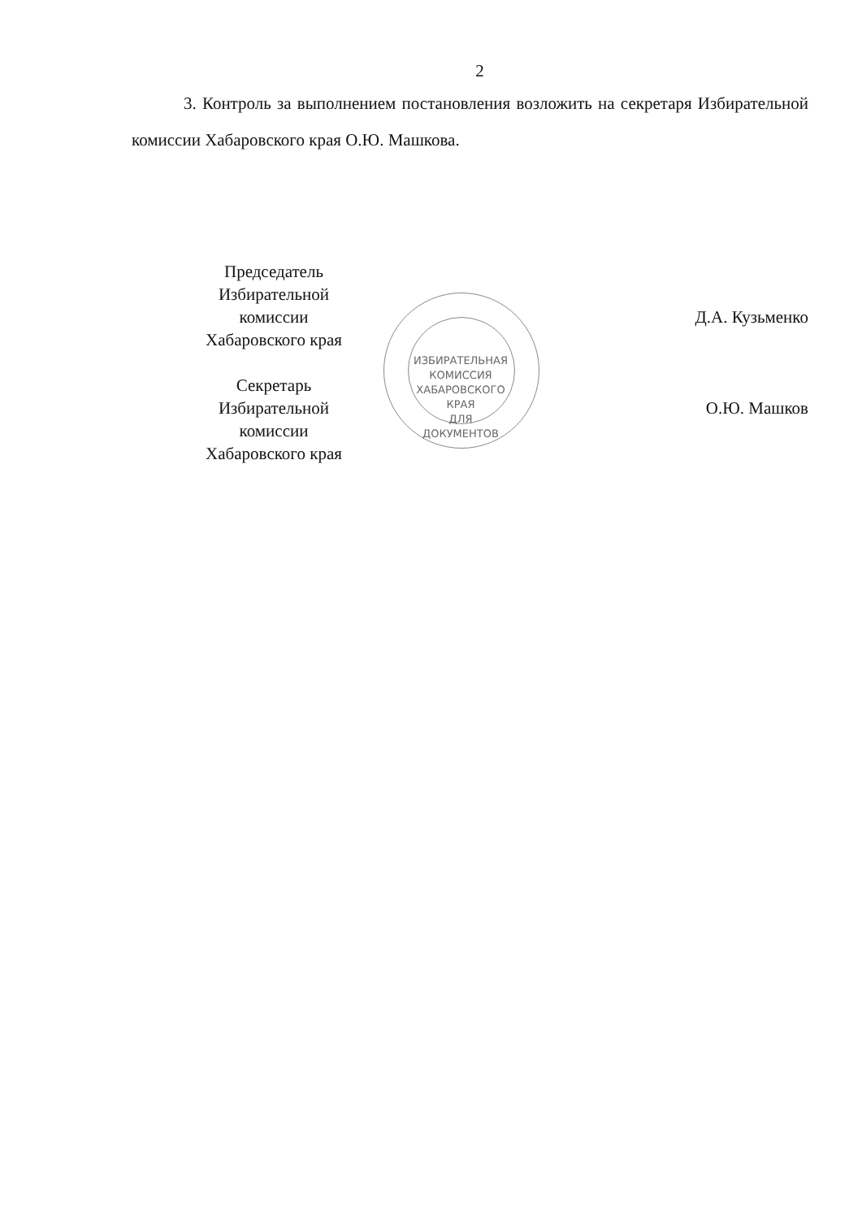2
3. Контроль за выполнением постановления возложить на секретаря Избирательной комиссии Хабаровского края О.Ю. Машкова.
Председатель
Избирательной комиссии
Хабаровского края
Секретарь
Избирательной комиссии
Хабаровского края
ИЗБИРАТЕЛЬНАЯ КОМИССИЯ ХАБАРОВСКОГО КРАЯ
ДЛЯ
ДОКУМЕНТОВ
Д.А. Кузьменко
О.Ю. Машков